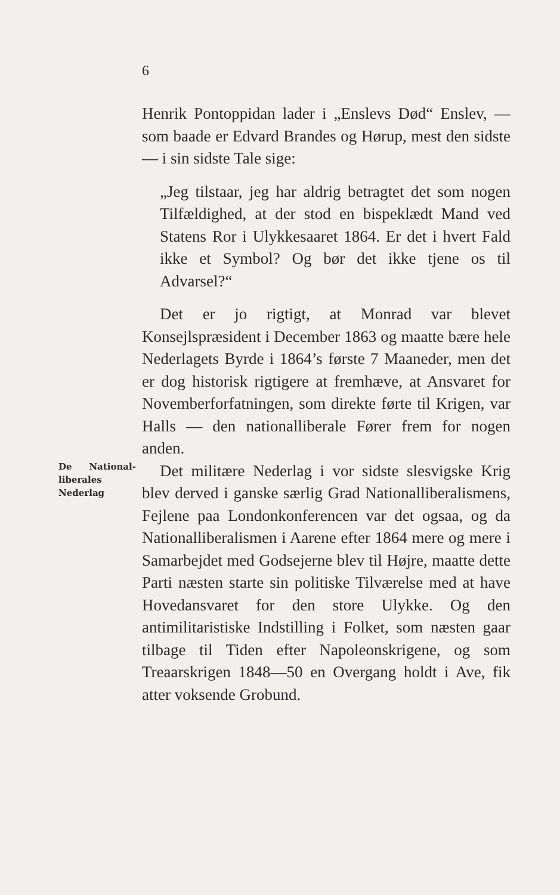6
Henrik Pontoppidan lader i „Enslevs Død“ Enslev, — som baade er Edvard Brandes og Hørup, mest den sidste — i sin sidste Tale sige:
„Jeg tilstaar, jeg har aldrig betragtet det som nogen Tilfældighed, at der stod en bispeklædt Mand ved Statens Ror i Ulykkesaaret 1864. Er det i hvert Fald ikke et Symbol? Og bør det ikke tjene os til Advarsel?“
Det er jo rigtigt, at Monrad var blevet Konsejlspræsident i December 1863 og maatte bære hele Nederlagets Byrde i 1864’s første 7 Maaneder, men det er dog historisk rigtigere at fremhæve, at Ansvaret for Novemberforfatningen, som direkte førte til Krigen, var Halls — den nationalliberale Fører frem for nogen anden.
De National-liberales Nederlag
Det militære Nederlag i vor sidste slesvigske Krig blev derved i ganske særlig Grad Nationalliberalismens, Fejlene paa Londonkonferencen var det ogsaa, og da Nationalliberalismen i Aarene efter 1864 mere og mere i Samarbejdet med Godsejerne blev til Højre, maatte dette Parti næsten starte sin politiske Tilværelse med at have Hovedansvaret for den store Ulykke. Og den antimilitaristiske Indstilling i Folket, som næsten gaar tilbage til Tiden efter Napoleonskrigene, og som Treaarskrigen 1848—50 en Overgang holdt i Ave, fik atter voksende Grobund.